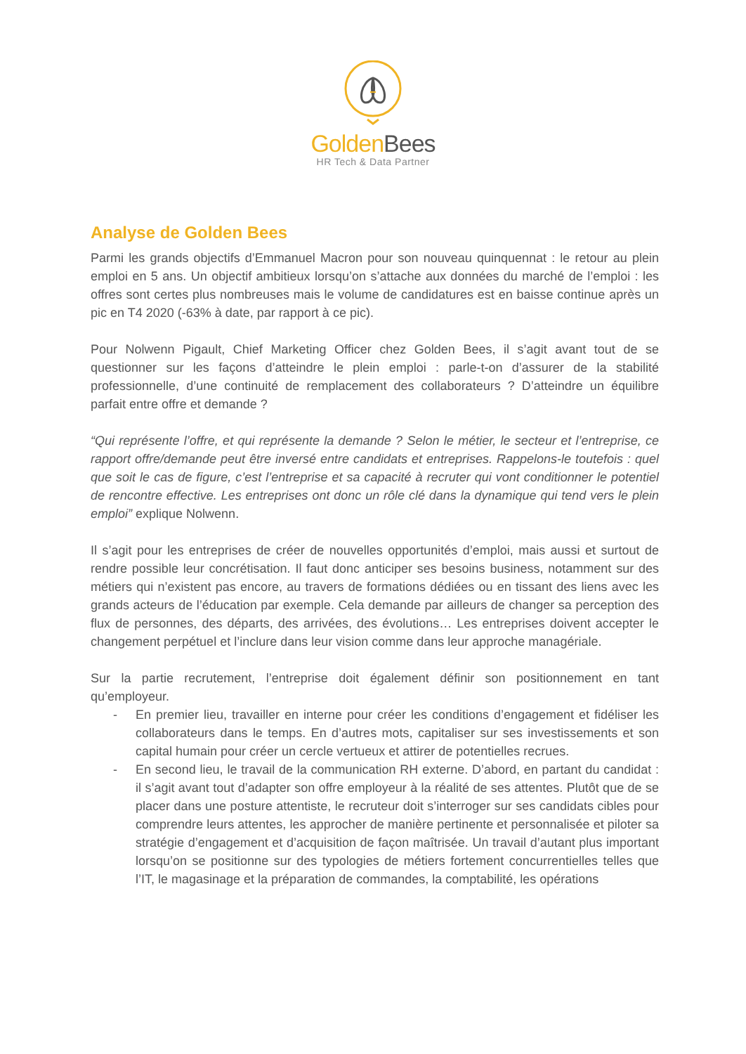Golden Bees
HR Tech & Data Partner
Analyse de Golden Bees
Parmi les grands objectifs d’Emmanuel Macron pour son nouveau quinquennat : le retour au plein emploi en 5 ans. Un objectif ambitieux lorsqu’on s’attache aux données du marché de l’emploi : les offres sont certes plus nombreuses mais le volume de candidatures est en baisse continue après un pic en T4 2020 (-63% à date, par rapport à ce pic).
Pour Nolwenn Pigault, Chief Marketing Officer chez Golden Bees, il s’agit avant tout de se questionner sur les façons d’atteindre le plein emploi : parle-t-on d’assurer de la stabilité professionnelle, d’une continuité de remplacement des collaborateurs ? D’atteindre un équilibre parfait entre offre et demande ?
“Qui représente l’offre, et qui représente la demande ? Selon le métier, le secteur et l’entreprise, ce rapport offre/demande peut être inversé entre candidats et entreprises. Rappelons-le toutefois : quel que soit le cas de figure, c’est l’entreprise et sa capacité à recruter qui vont conditionner le potentiel de rencontre effective. Les entreprises ont donc un rôle clé dans la dynamique qui tend vers le plein emploi” explique Nolwenn.
Il s’agit pour les entreprises de créer de nouvelles opportunités d’emploi, mais aussi et surtout de rendre possible leur concrétisation. Il faut donc anticiper ses besoins business, notamment sur des métiers qui n’existent pas encore, au travers de formations dédiées ou en tissant des liens avec les grands acteurs de l’éducation par exemple. Cela demande par ailleurs de changer sa perception des flux de personnes, des départs, des arrivées, des évolutions… Les entreprises doivent accepter le changement perpétuel et l’inclure dans leur vision comme dans leur approche managériale.
Sur la partie recrutement, l’entreprise doit également définir son positionnement en tant qu’employeur.
- En premier lieu, travailler en interne pour créer les conditions d’engagement et fidéliser les collaborateurs dans le temps. En d’autres mots, capitaliser sur ses investissements et son capital humain pour créer un cercle vertueux et attirer de potentielles recrues.
- En second lieu, le travail de la communication RH externe. D’abord, en partant du candidat : il s’agit avant tout d’adapter son offre employeur à la réalité de ses attentes. Plutôt que de se placer dans une posture attentiste, le recruteur doit s’interroger sur ses candidats cibles pour comprendre leurs attentes, les approcher de manière pertinente et personnalisée et piloter sa stratégie d’engagement et d’acquisition de façon maîtrisée. Un travail d’autant plus important lorsqu’on se positionne sur des typologies de métiers fortement concurrentielles telles que l’IT, le magasinage et la préparation de commandes, la comptabilité, les opérations